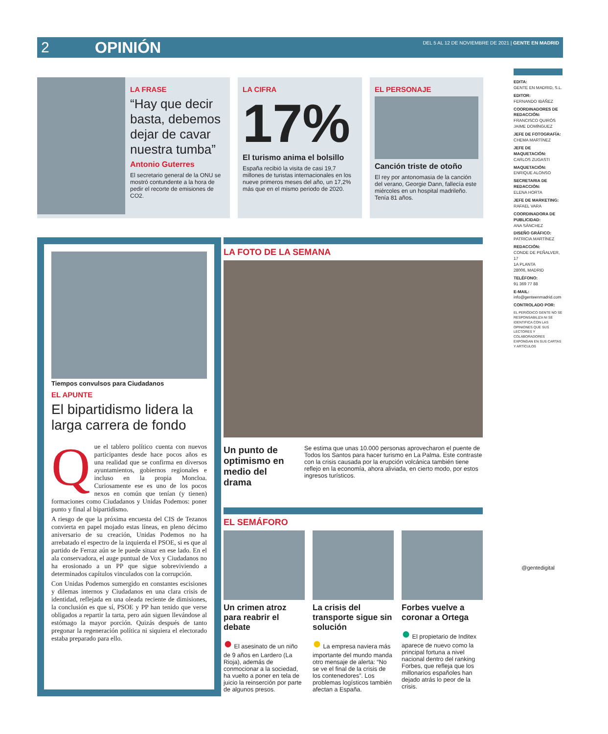2 OPINIÓN DEL 5 AL 12 DE NOVIEMBRE DE 2021 | GENTE EN MADRID
LA FRASE
“Hay que decir basta, debemos dejar de cavar nuestra tumba”
Antonio Guterres
El secretario general de la ONU se mostró contundente a la hora de pedir el recorte de emisiones de CO2.
LA CIFRA
17%
El turismo anima el bolsillo
España recibió la visita de casi 19,7 millones de turistas internacionales en los nueve primeros meses del año, un 17,2% más que en el mismo periodo de 2020.
EL PERSONAJE
Canción triste de otoño
El rey por antonomasia de la canción del verano, Georgie Dann, fallecía este miércoles en un hospital madrileño. Tenía 81 años.
EDITA:
GENTE EN MADRID, S.L.
EDITOR:
FERNANDO IBÁÑEZ
COORDINADORES DE REDACCIÓN:
FRANCISCO QUIRÓS
JAIME DOMÍNGUEZ
JEFE DE FOTOGRAFÍA:
CHEMA MARTÍNEZ
JEFE DE MAQUETACIÓN:
CARLOS ZUGASTI
MAQUETACIÓN:
ENRIQUE ALONSO
SECRETARIA DE REDACCIÓN:
ELENA HORTA
JEFE DE MARKETING:
RAFAEL VARA
COORDINADORA DE PUBLICIDAD:
ANA SÁNCHEZ
DISEÑO GRÁFICO:
PATRICIA MARTÍNEZ
REDACCIÓN:
CONDE DE PEÑALVER, 17
1A PLANTA
28006, MADRID
TELÉFONO:
91 369 77 88
E-MAIL:
info@genteenmadrid.com
CONTROLADO POR:
EL PERIÓDICO GENTE NO SE RESPONSABILIZA NI SE IDENTIFICA CON LAS OPINIONES QUE SUS LECTORES Y COLABORADORES EXPONGAN EN SUS CARTAS Y ARTÍCULOS
@gentedigital
Tiempos convulsos para Ciudadanos
EL APUNTE
El bipartidismo lidera la larga carrera de fondo
Que el tablero político cuenta con nuevos participantes desde hace pocos años es una realidad que se confirma en diversos ayuntamientos, gobiernos regionales e incluso en la propia Moncloa. Curiosamente ese es uno de los pocos nexos en común que tenían (y tienen) formaciones como Ciudadanos y Unidas Podemos: poner punto y final al bipartidismo.
A riesgo de que la próxima encuesta del CIS de Tezanos convierta en papel mojado estas líneas, en pleno décimo aniversario de su creación, Unidas Podemos no ha arrebatado el espectro de la izquierda el PSOE, si es que al partido de Ferraz aún se le puede situar en ese lado. En el ala conservadora, el auge puntual de Vox y Ciudadanos no ha erosionado a un PP que sigue sobreviviendo a determinados capítulos vinculados con la corrupción.
Con Unidas Podemos sumergido en constantes escisiones y dilemas internos y Ciudadanos en una clara crisis de identidad, reflejada en una oleada reciente de dimisiones, la conclusión es que sí, PSOE y PP han tenido que verse obligados a repartir la tarta, pero aún siguen llevándose al estómago la mayor porción. Quizás después de tanto pregonar la regeneración política ni siquiera el electorado estaba preparado para ello.
LA FOTO DE LA SEMANA
Un punto de optimismo en medio del drama
Se estima que unas 10.000 personas aprovecharon el puente de Todos los Santos para hacer turismo en La Palma. Este contraste con la crisis causada por la erupción volcánica también tiene reflejo en la economía, ahora aliviada, en cierto modo, por estos ingresos turísticos.
EL SEMÁFORO
Un crimen atroz para reabrir el debate
● El asesinato de un niño de 9 años en Lardero (La Rioja), además de conmocionar a la sociedad, ha vuelto a poner en tela de juicio la reinserción por parte de algunos presos.
La crisis del transporte sigue sin solución
● La empresa naviera más importante del mundo manda otro mensaje de alerta: “No se ve el final de la crisis de los contenedores”. Los problemas logísticos también afectan a España.
Forbes vuelve a coronar a Ortega
● El propietario de Inditex aparece de nuevo como la principal fortuna a nivel nacional dentro del ranking Forbes, que refleja que los millonarios españoles han dejado atrás lo peor de la crisis.